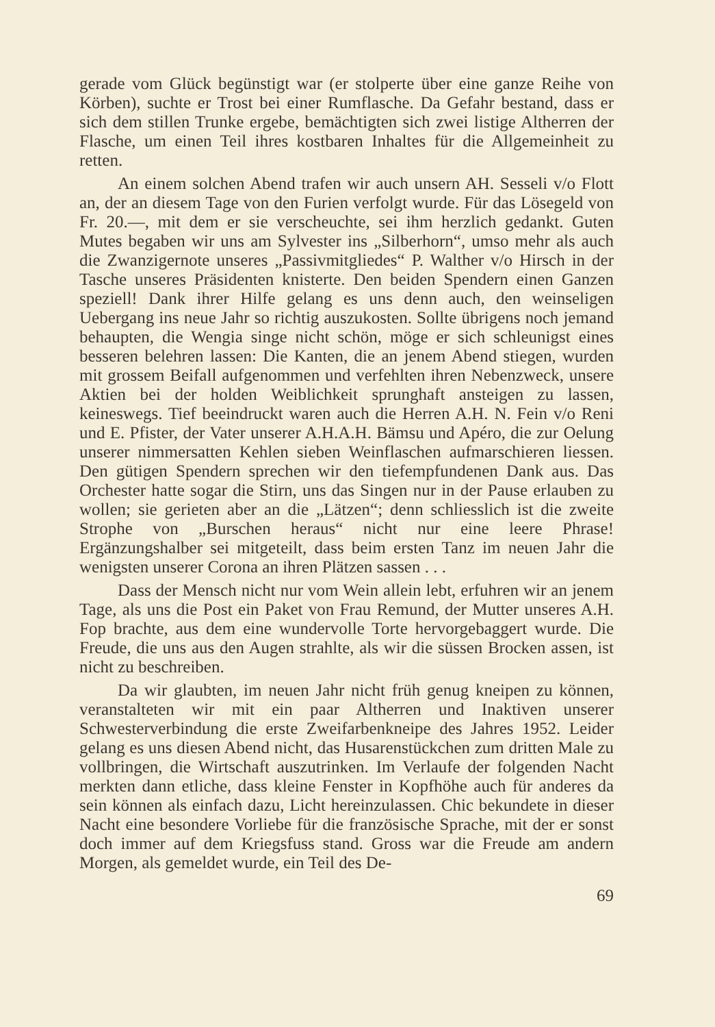gerade vom Glück begünstigt war (er stolperte über eine ganze Reihe von Körben), suchte er Trost bei einer Rumflasche. Da Gefahr bestand, dass er sich dem stillen Trunke ergebe, bemächtigten sich zwei listige Altherren der Flasche, um einen Teil ihres kostbaren Inhaltes für die Allgemeinheit zu retten.
An einem solchen Abend trafen wir auch unsern AH. Sesseli v/o Flott an, der an diesem Tage von den Furien verfolgt wurde. Für das Lösegeld von Fr. 20.—, mit dem er sie verscheuchte, sei ihm herzlich gedankt. Guten Mutes begaben wir uns am Sylvester ins „Silberhorn“, umso mehr als auch die Zwanzigernote unseres „Passivmitgliedes“ P. Walther v/o Hirsch in der Tasche unseres Präsidenten knisterte. Den beiden Spendern einen Ganzen speziell! Dank ihrer Hilfe gelang es uns denn auch, den weinseligen Uebergang ins neue Jahr so richtig auszukosten. Sollte übrigens noch jemand behaupten, die Wengia singe nicht schön, möge er sich schleunigst eines besseren belehren lassen: Die Kanten, die an jenem Abend stiegen, wurden mit grossem Beifall aufgenommen und verfehlten ihren Nebenzweck, unsere Aktien bei der holden Weiblichkeit sprunghaft ansteigen zu lassen, keineswegs. Tief beeindruckt waren auch die Herren A.H. N. Fein v/o Reni und E. Pfister, der Vater unserer A.H.A.H. Bämsu und Apéro, die zur Oelung unserer nimmersatten Kehlen sieben Weinflaschen aufmarschieren liessen. Den gütigen Spendern sprechen wir den tiefempfundenen Dank aus. Das Orchester hatte sogar die Stirn, uns das Singen nur in der Pause erlauben zu wollen; sie gerieten aber an die „Lätzen“; denn schliesslich ist die zweite Strophe von „Burschen heraus“ nicht nur eine leere Phrase! Ergänzungshalber sei mitgeteilt, dass beim ersten Tanz im neuen Jahr die wenigsten unserer Corona an ihren Plätzen sassen . . .
Dass der Mensch nicht nur vom Wein allein lebt, erfuhren wir an jenem Tage, als uns die Post ein Paket von Frau Remund, der Mutter unseres A.H. Fop brachte, aus dem eine wundervolle Torte hervorgebaggert wurde. Die Freude, die uns aus den Augen strahlte, als wir die süssen Brocken assen, ist nicht zu beschreiben.
Da wir glaubten, im neuen Jahr nicht früh genug kneipen zu können, veranstalteten wir mit ein paar Altherren und Inaktiven unserer Schwesterverbindung die erste Zweifarbenkneipe des Jahres 1952. Leider gelang es uns diesen Abend nicht, das Husarenstückchen zum dritten Male zu vollbringen, die Wirtschaft auszutrinken. Im Verlaufe der folgenden Nacht merkten dann etliche, dass kleine Fenster in Kopfhöhe auch für anderes da sein können als einfach dazu, Licht hereinzulassen. Chic bekundete in dieser Nacht eine besondere Vorliebe für die französische Sprache, mit der er sonst doch immer auf dem Kriegsfuss stand. Gross war die Freude am andern Morgen, als gemeldet wurde, ein Teil des De-
69